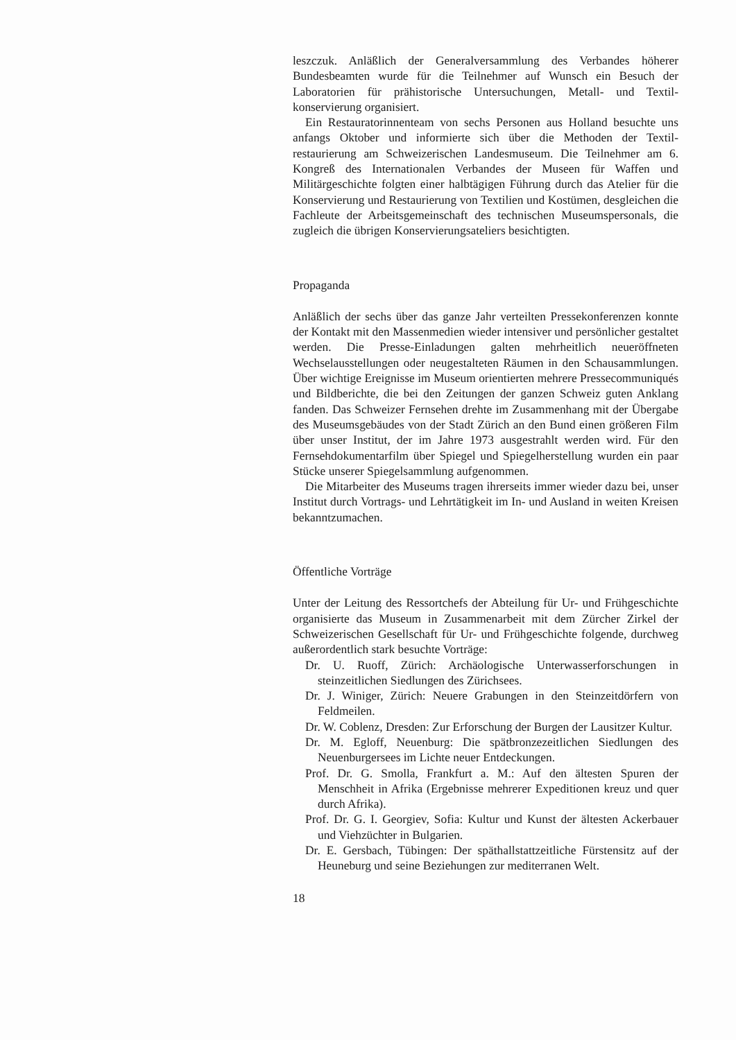leszczuk. Anläßlich der Generalversammlung des Verbandes höherer Bundesbeamten wurde für die Teilnehmer auf Wunsch ein Besuch der Laboratorien für prähistorische Untersuchungen, Metall- und Textil­konservierung organisiert.
Ein Restauratorinnenteam von sechs Personen aus Holland besuchte uns anfangs Oktober und informierte sich über die Methoden der Textil­restaurierung am Schweizerischen Landesmuseum. Die Teilnehmer am 6. Kongreß des Internationalen Verbandes der Museen für Waffen und Militärgeschichte folgten einer halbtägigen Führung durch das Atelier für die Konservierung und Restaurierung von Textilien und Kostümen, desgleichen die Fachleute der Arbeitsgemeinschaft des technischen Mu­seumspersonals, die zugleich die übrigen Konservierungsateliers besich­tigten.
Propaganda
Anläßlich der sechs über das ganze Jahr verteilten Pressekonferenzen konnte der Kontakt mit den Massenmedien wieder intensiver und per­sönlicher gestaltet werden. Die Presse-Einladungen galten mehrheitlich neueröffneten Wechselausstellungen oder neugestalteten Räumen in den Schausammlungen. Über wichtige Ereignisse im Museum orientierten mehrere Pressecommuniqués und Bildberichte, die bei den Zeitungen der ganzen Schweiz guten Anklang fanden. Das Schweizer Fernsehen drehte im Zusammenhang mit der Übergabe des Museumsgebäudes von der Stadt Zürich an den Bund einen größeren Film über unser Institut, der im Jahre 1973 ausgestrahlt werden wird. Für den Fernsehdokumen­tarfilm über Spiegel und Spiegelherstellung wurden ein paar Stücke unserer Spiegelsammlung aufgenommen.
Die Mitarbeiter des Museums tragen ihrerseits immer wieder dazu bei, unser Institut durch Vortrags- und Lehrtätigkeit im In- und Ausland in weiten Kreisen bekanntzumachen.
Öffentliche Vorträge
Unter der Leitung des Ressortchefs der Abteilung für Ur- und Früh­geschichte organisierte das Museum in Zusammenarbeit mit dem Zür­cher Zirkel der Schweizerischen Gesellschaft für Ur- und Frühgeschichte folgende, durchweg außerordentlich stark besuchte Vorträge:
Dr. U. Ruoff, Zürich: Archäologische Unterwasserforschungen in steinzeitlichen Siedlungen des Zürichsees.
Dr. J. Winiger, Zürich: Neuere Grabungen in den Steinzeitdörfern von Feldmeilen.
Dr. W. Coblenz, Dresden: Zur Erforschung der Burgen der Lau­sitzer Kultur.
Dr. M. Egloff, Neuenburg: Die spätbronzezeitlichen Siedlungen des Neuenburgersees im Lichte neuer Entdeckungen.
Prof. Dr. G. Smolla, Frankfurt a. M.: Auf den ältesten Spuren der Menschheit in Afrika (Ergebnisse mehrerer Expeditionen kreuz und quer durch Afrika).
Prof. Dr. G. I. Georgiev, Sofia: Kultur und Kunst der ältesten Acker­bauer und Viehzüchter in Bulgarien.
Dr. E. Gersbach, Tübingen: Der späthallstattzeitliche Fürstensitz auf der Heuneburg und seine Beziehungen zur mediterranen Welt.
18